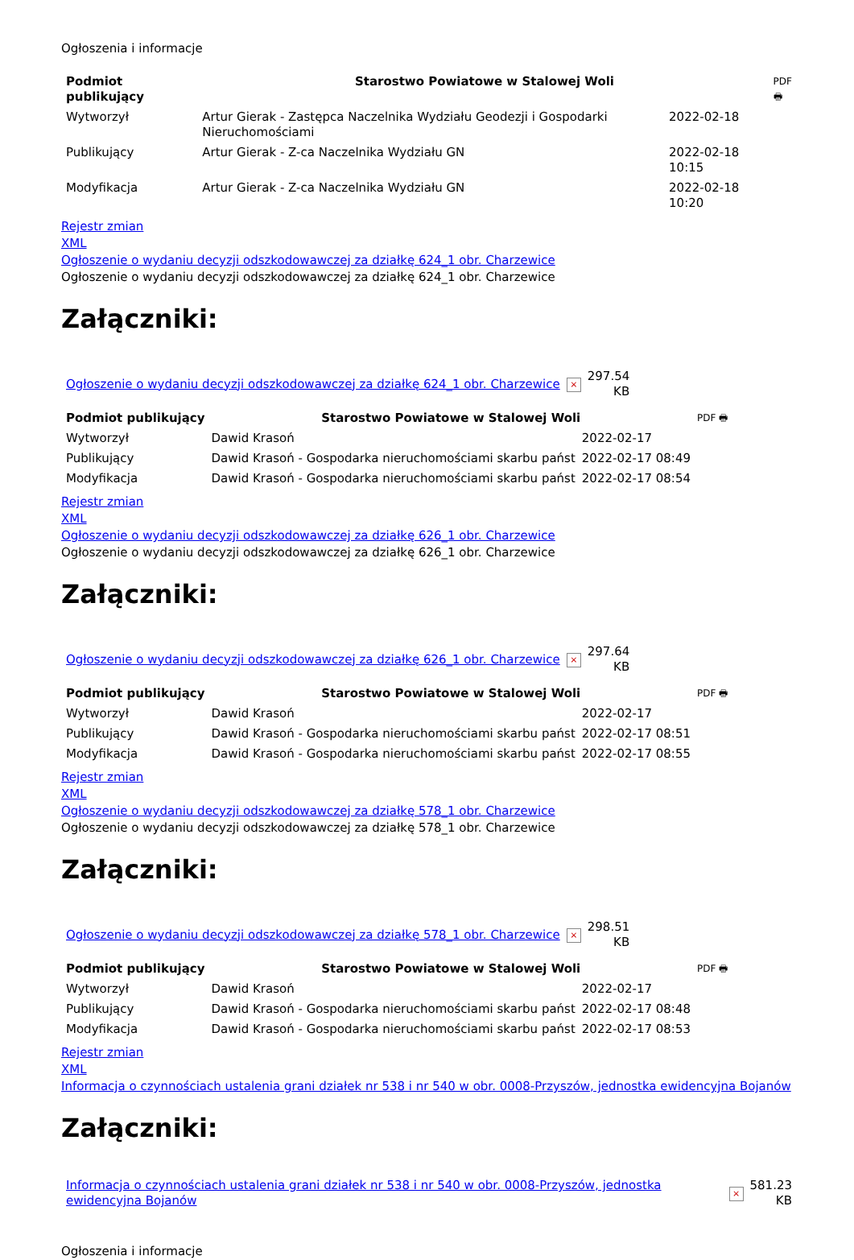Ogłoszenia i informacje
| Podmiot publikujący | Starostwo Powiatowe w Stalowej Woli | | PDF 🖶 |
| Wytworzył | Artur Gierak - Zastępca Naczelnika Wydziału Geodezji i Gospodarki Nieruchomościami | 2022-02-18 | |
| Publikujący | Artur Gierak - Z-ca Naczelnika Wydziału GN | 2022-02-18 10:15 | |
| Modyfikacja | Artur Gierak - Z-ca Naczelnika Wydziału GN | 2022-02-18 10:20 | |
Rejestr zmian
XML
Ogłoszenie o wydaniu decyzji odszkodowawczej za działkę 624_1 obr. Charzewice
Ogłoszenie o wydaniu decyzji odszkodowawczej za działkę 624_1 obr. Charzewice
Załączniki:
| Ogłoszenie o wydaniu decyzji odszkodowawczej za działkę 624_1 obr. Charzewice | × | 297.54 KB |
| Podmiot publikujący | Starostwo Powiatowe w Stalowej Woli | | PDF 🖶 |
| Wytworzył | Dawid Krasoń | 2022-02-17 | |
| Publikujący | Dawid Krasoń - Gospodarka nieruchomościami skarbu państ | 2022-02-17 08:49 | |
| Modyfikacja | Dawid Krasoń - Gospodarka nieruchomościami skarbu państ | 2022-02-17 08:54 | |
Rejestr zmian
XML
Ogłoszenie o wydaniu decyzji odszkodowawczej za działkę 626_1 obr. Charzewice
Ogłoszenie o wydaniu decyzji odszkodowawczej za działkę 626_1 obr. Charzewice
Załączniki:
| Ogłoszenie o wydaniu decyzji odszkodowawczej za działkę 626_1 obr. Charzewice | × | 297.64 KB |
| Podmiot publikujący | Starostwo Powiatowe w Stalowej Woli | | PDF 🖶 |
| Wytworzył | Dawid Krasoń | 2022-02-17 | |
| Publikujący | Dawid Krasoń - Gospodarka nieruchomościami skarbu państ | 2022-02-17 08:51 | |
| Modyfikacja | Dawid Krasoń - Gospodarka nieruchomościami skarbu państ | 2022-02-17 08:55 | |
Rejestr zmian
XML
Ogłoszenie o wydaniu decyzji odszkodowawczej za działkę 578_1 obr. Charzewice
Ogłoszenie o wydaniu decyzji odszkodowawczej za działkę 578_1 obr. Charzewice
Załączniki:
| Ogłoszenie o wydaniu decyzji odszkodowawczej za działkę 578_1 obr. Charzewice | × | 298.51 KB |
| Podmiot publikujący | Starostwo Powiatowe w Stalowej Woli | | PDF 🖶 |
| Wytworzył | Dawid Krasoń | 2022-02-17 | |
| Publikujący | Dawid Krasoń - Gospodarka nieruchomościami skarbu państ | 2022-02-17 08:48 | |
| Modyfikacja | Dawid Krasoń - Gospodarka nieruchomościami skarbu państ | 2022-02-17 08:53 | |
Rejestr zmian
XML
Informacja o czynnościach ustalenia grani działek nr 538 i nr 540 w obr. 0008-Przyszów, jednostka ewidencyjna Bojanów
Załączniki:
| Informacja o czynnościach ustalenia grani działek nr 538 i nr 540 w obr. 0008-Przyszów, jednostka ewidencyjna Bojanów | × | 581.23 KB |
Ogłoszenia i informacje